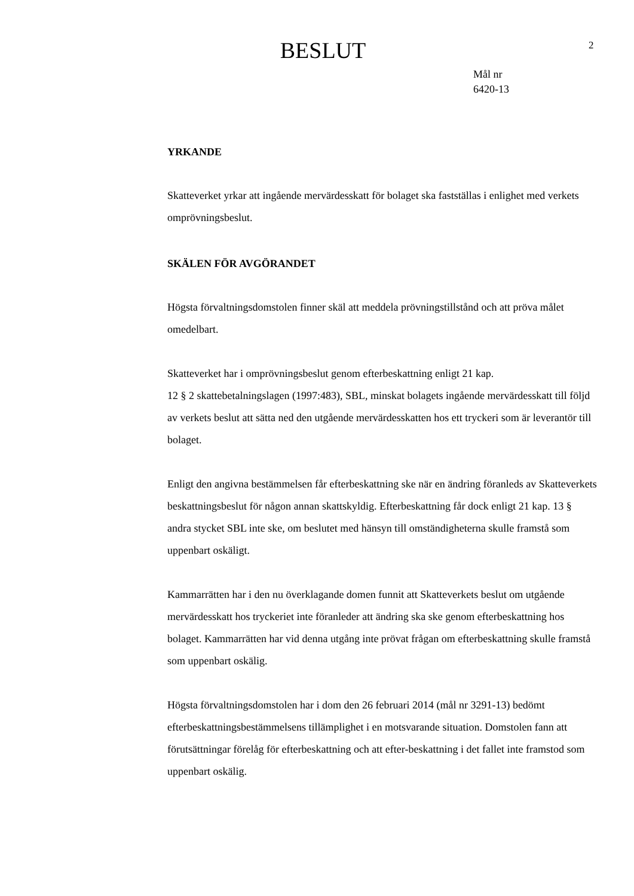BESLUT
2
Mål nr
6420-13
YRKANDE
Skatteverket yrkar att ingående mervärdesskatt för bolaget ska fastställas i enlighet med verkets omprövningsbeslut.
SKÄLEN FÖR AVGÖRANDET
Högsta förvaltningsdomstolen finner skäl att meddela prövningstillstånd och att pröva målet omedelbart.
Skatteverket har i omprövningsbeslut genom efterbeskattning enligt 21 kap.
12 § 2 skattebetalningslagen (1997:483), SBL, minskat bolagets ingående mervärdesskatt till följd av verkets beslut att sätta ned den utgående mervärdesskatten hos ett tryckeri som är leverantör till bolaget.
Enligt den angivna bestämmelsen får efterbeskattning ske när en ändring föranleds av Skatteverkets beskattningsbeslut för någon annan skattskyldig. Efterbeskattning får dock enligt 21 kap. 13 § andra stycket SBL inte ske, om beslutet med hänsyn till omständigheterna skulle framstå som uppenbart oskäligt.
Kammarrätten har i den nu överklagande domen funnit att Skatteverkets beslut om utgående mervärdesskatt hos tryckeriet inte föranleder att ändring ska ske genom efterbeskattning hos bolaget. Kammarrätten har vid denna utgång inte prövat frågan om efterbeskattning skulle framstå som uppenbart oskälig.
Högsta förvaltningsdomstolen har i dom den 26 februari 2014 (mål nr 3291-13) bedömt efterbeskattningsbestämmelsens tillämplighet i en motsvarande situation. Domstolen fann att förutsättningar förelåg för efterbeskattning och att efter-beskattning i det fallet inte framstod som uppenbart oskälig.